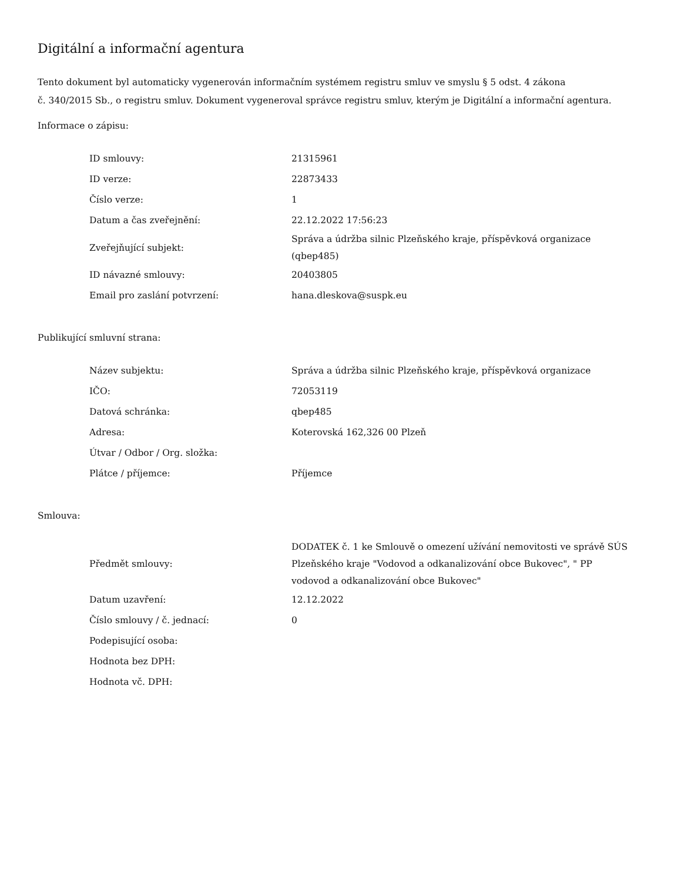Digitální a informační agentura
Tento dokument byl automaticky vygenerován informačním systémem registru smluv ve smyslu § 5 odst. 4 zákona
č. 340/2015 Sb., o registru smluv. Dokument vygeneroval správce registru smluv, kterým je Digitální a informační agentura.
Informace o zápisu:
| ID smlouvy: | 21315961 |
| ID verze: | 22873433 |
| Číslo verze: | 1 |
| Datum a čas zveřejnění: | 22.12.2022 17:56:23 |
| Zveřejňující subjekt: | Správa a údržba silnic Plzeňského kraje, příspěvková organizace (qbep485) |
| ID návazné smlouvy: | 20403805 |
| Email pro zaslání potvrzení: | hana.dleskova@suspk.eu |
Publikující smluvní strana:
| Název subjektu: | Správa a údržba silnic Plzeňského kraje, příspěvková organizace |
| IČO: | 72053119 |
| Datová schránka: | qbep485 |
| Adresa: | Koterovská 162,326 00 Plzeň |
| Útvar / Odbor / Org. složka: | |
| Plátce / příjemce: | Příjemce |
Smlouva:
| Předmět smlouvy: | DODATEK č. 1 ke Smlouvě o omezení užívání nemovitosti ve správě SÚS Plzeňského kraje "Vodovod a odkanalizování obce Bukovec", " PP vodovod a odkanalizování obce Bukovec" |
| Datum uzavření: | 12.12.2022 |
| Číslo smlouvy / č. jednací: | 0 |
| Podepisující osoba: | |
| Hodnota bez DPH: | |
| Hodnota vč. DPH: | |